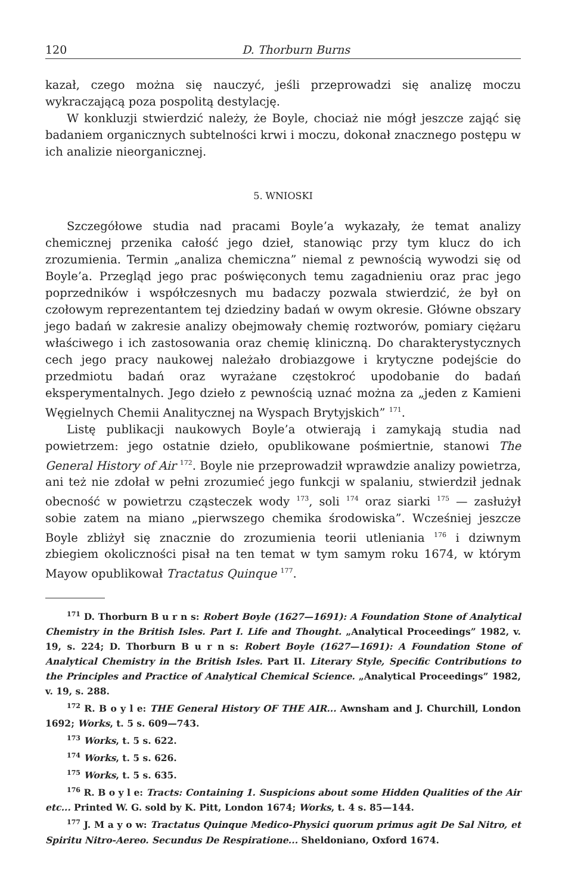120 D. Thorburn Burns
kazał, czego można się nauczyć, jeśli przeprowadzi się analizę moczu wykraczającą poza pospolitą destylację.
W konkluzji stwierdzić należy, że Boyle, chociaż nie mógł jeszcze zająć się badaniem organicznych subtelności krwi i moczu, dokonał znacznego postępu w ich analizie nieorganicznej.
5. WNIOSKI
Szczegółowe studia nad pracami Boyle’a wykazały, że temat analizy chemicznej przenika całość jego dzieł, stanowiąc przy tym klucz do ich zrozumienia. Termin „analiza chemiczna” niemal z pewnością wywodzi się od Boyle’a. Przegląd jego prac poświęconych temu zagadnieniu oraz prac jego poprzedników i współczesnych mu badaczy pozwala stwierdzić, że był on czołowym reprezentantem tej dziedziny badań w owym okresie. Główne obszary jego badań w zakresie analizy obejmowały chemię roztworów, pomiary ciężaru właściwego i ich zastosowania oraz chemię kliniczną. Do charakterystycznych cech jego pracy naukowej należało drobiazgowe i krytyczne podejście do przedmiotu badań oraz wyrażane częstokroć upodobanie do badań eksperymentalnych. Jego dzieło z pewnością uznać można za „jeden z Kamieni Węgielnych Chemii Analitycznej na Wyspach Brytyjskich” <sup>171</sup>.
Listę publikacji naukowych Boyle’a otwierają i zamykają studia nad powietrzem: jego ostatnie dzieło, opublikowane pośmiertnie, stanowi The General History of Air <sup>172</sup>. Boyle nie przeprowadził wprawdzie analizy powietrza, ani też nie zdołał w pełni zrozumieć jego funkcji w spalaniu, stwierdził jednak obecność w powietrzu cząsteczek wody <sup>173</sup>, soli <sup>174</sup> oraz siarki <sup>175</sup> — zasłużył sobie zatem na miano „pierwszego chemika środowiska”. Wcześniej jeszcze Boyle zbliżył się znacznie do zrozumienia teorii utleniania <sup>176</sup> i dziwnym zbiegiem okoliczności pisał na ten temat w tym samym roku 1674, w którym Mayow opublikował Tractatus Quinque <sup>177</sup>.
<sup>171</sup> D. Thorburn B u r n s: Robert Boyle (1627—1691): A Foundation Stone of Analytical Chemistry in the British Isles. Part I. Life and Thought. „Analytical Proceedings” 1982, v. 19, s. 224; D. Thorburn B u r n s: Robert Boyle (1627—1691): A Foundation Stone of Analytical Chemistry in the British Isles. Part II. Literary Style, Specific Contributions to the Principles and Practice of Analytical Chemical Science. „Analytical Proceedings” 1982, v. 19, s. 288.
<sup>172</sup> R. B o y l e: THE General History OF THE AIR... Awnsham and J. Churchill, London 1692; Works, t. 5 s. 609—743.
<sup>173</sup> Works, t. 5 s. 622.
<sup>174</sup> Works, t. 5 s. 626.
<sup>175</sup> Works, t. 5 s. 635.
<sup>176</sup> R. B o y l e: Tracts: Containing 1. Suspicions about some Hidden Qualities of the Air etc... Printed W. G. sold by K. Pitt, London 1674; Works, t. 4 s. 85—144.
<sup>177</sup> J. M a y o w: Tractatus Quinque Medico-Physici quorum primus agit De Sal Nitro, et Spiritu Nitro-Aereo. Secundus De Respiratione... Sheldoniano, Oxford 1674.